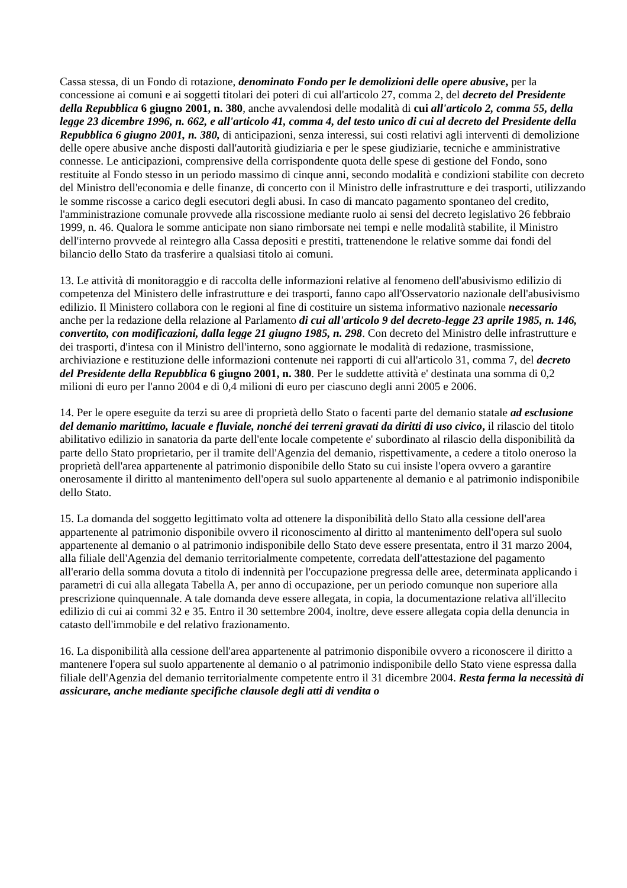Cassa stessa, di un Fondo di rotazione, denominato Fondo per le demolizioni delle opere abusive, per la concessione ai comuni e ai soggetti titolari dei poteri di cui all'articolo 27, comma 2, del decreto del Presidente della Repubblica 6 giugno 2001, n. 380, anche avvalendosi delle modalità di cui all'articolo 2, comma 55, della legge 23 dicembre 1996, n. 662, e all'articolo 41, comma 4, del testo unico di cui al decreto del Presidente della Repubblica 6 giugno 2001, n. 380, di anticipazioni, senza interessi, sui costi relativi agli interventi di demolizione delle opere abusive anche disposti dall'autorità giudiziaria e per le spese giudiziarie, tecniche e amministrative connesse. Le anticipazioni, comprensive della corrispondente quota delle spese di gestione del Fondo, sono restituite al Fondo stesso in un periodo massimo di cinque anni, secondo modalità e condizioni stabilite con decreto del Ministro dell'economia e delle finanze, di concerto con il Ministro delle infrastrutture e dei trasporti, utilizzando le somme riscosse a carico degli esecutori degli abusi. In caso di mancato pagamento spontaneo del credito, l'amministrazione comunale provvede alla riscossione mediante ruolo ai sensi del decreto legislativo 26 febbraio 1999, n. 46. Qualora le somme anticipate non siano rimborsate nei tempi e nelle modalità stabilite, il Ministro dell'interno provvede al reintegro alla Cassa depositi e prestiti, trattenendone le relative somme dai fondi del bilancio dello Stato da trasferire a qualsiasi titolo ai comuni.
13. Le attività di monitoraggio e di raccolta delle informazioni relative al fenomeno dell'abusivismo edilizio di competenza del Ministero delle infrastrutture e dei trasporti, fanno capo all'Osservatorio nazionale dell'abusivismo edilizio. Il Ministero collabora con le regioni al fine di costituire un sistema informativo nazionale necessario anche per la redazione della relazione al Parlamento di cui all'articolo 9 del decreto-legge 23 aprile 1985, n. 146, convertito, con modificazioni, dalla legge 21 giugno 1985, n. 298. Con decreto del Ministro delle infrastrutture e dei trasporti, d'intesa con il Ministro dell'interno, sono aggiornate le modalità di redazione, trasmissione, archiviazione e restituzione delle informazioni contenute nei rapporti di cui all'articolo 31, comma 7, del decreto del Presidente della Repubblica 6 giugno 2001, n. 380. Per le suddette attività e' destinata una somma di 0,2 milioni di euro per l'anno 2004 e di 0,4 milioni di euro per ciascuno degli anni 2005 e 2006.
14. Per le opere eseguite da terzi su aree di proprietà dello Stato o facenti parte del demanio statale ad esclusione del demanio marittimo, lacuale e fluviale, nonché dei terreni gravati da diritti di uso civico, il rilascio del titolo abilitativo edilizio in sanatoria da parte dell'ente locale competente e' subordinato al rilascio della disponibilità da parte dello Stato proprietario, per il tramite dell'Agenzia del demanio, rispettivamente, a cedere a titolo oneroso la proprietà dell'area appartenente al patrimonio disponibile dello Stato su cui insiste l'opera ovvero a garantire onerosamente il diritto al mantenimento dell'opera sul suolo appartenente al demanio e al patrimonio indisponibile dello Stato.
15. La domanda del soggetto legittimato volta ad ottenere la disponibilità dello Stato alla cessione dell'area appartenente al patrimonio disponibile ovvero il riconoscimento al diritto al mantenimento dell'opera sul suolo appartenente al demanio o al patrimonio indisponibile dello Stato deve essere presentata, entro il 31 marzo 2004, alla filiale dell'Agenzia del demanio territorialmente competente, corredata dell'attestazione del pagamento all'erario della somma dovuta a titolo di indennità per l'occupazione pregressa delle aree, determinata applicando i parametri di cui alla allegata Tabella A, per anno di occupazione, per un periodo comunque non superiore alla prescrizione quinquennale. A tale domanda deve essere allegata, in copia, la documentazione relativa all'illecito edilizio di cui ai commi 32 e 35. Entro il 30 settembre 2004, inoltre, deve essere allegata copia della denuncia in catasto dell'immobile e del relativo frazionamento.
16. La disponibilità alla cessione dell'area appartenente al patrimonio disponibile ovvero a riconoscere il diritto a mantenere l'opera sul suolo appartenente al demanio o al patrimonio indisponibile dello Stato viene espressa dalla filiale dell'Agenzia del demanio territorialmente competente entro il 31 dicembre 2004. Resta ferma la necessità di assicurare, anche mediante specifiche clausole degli atti di vendita o